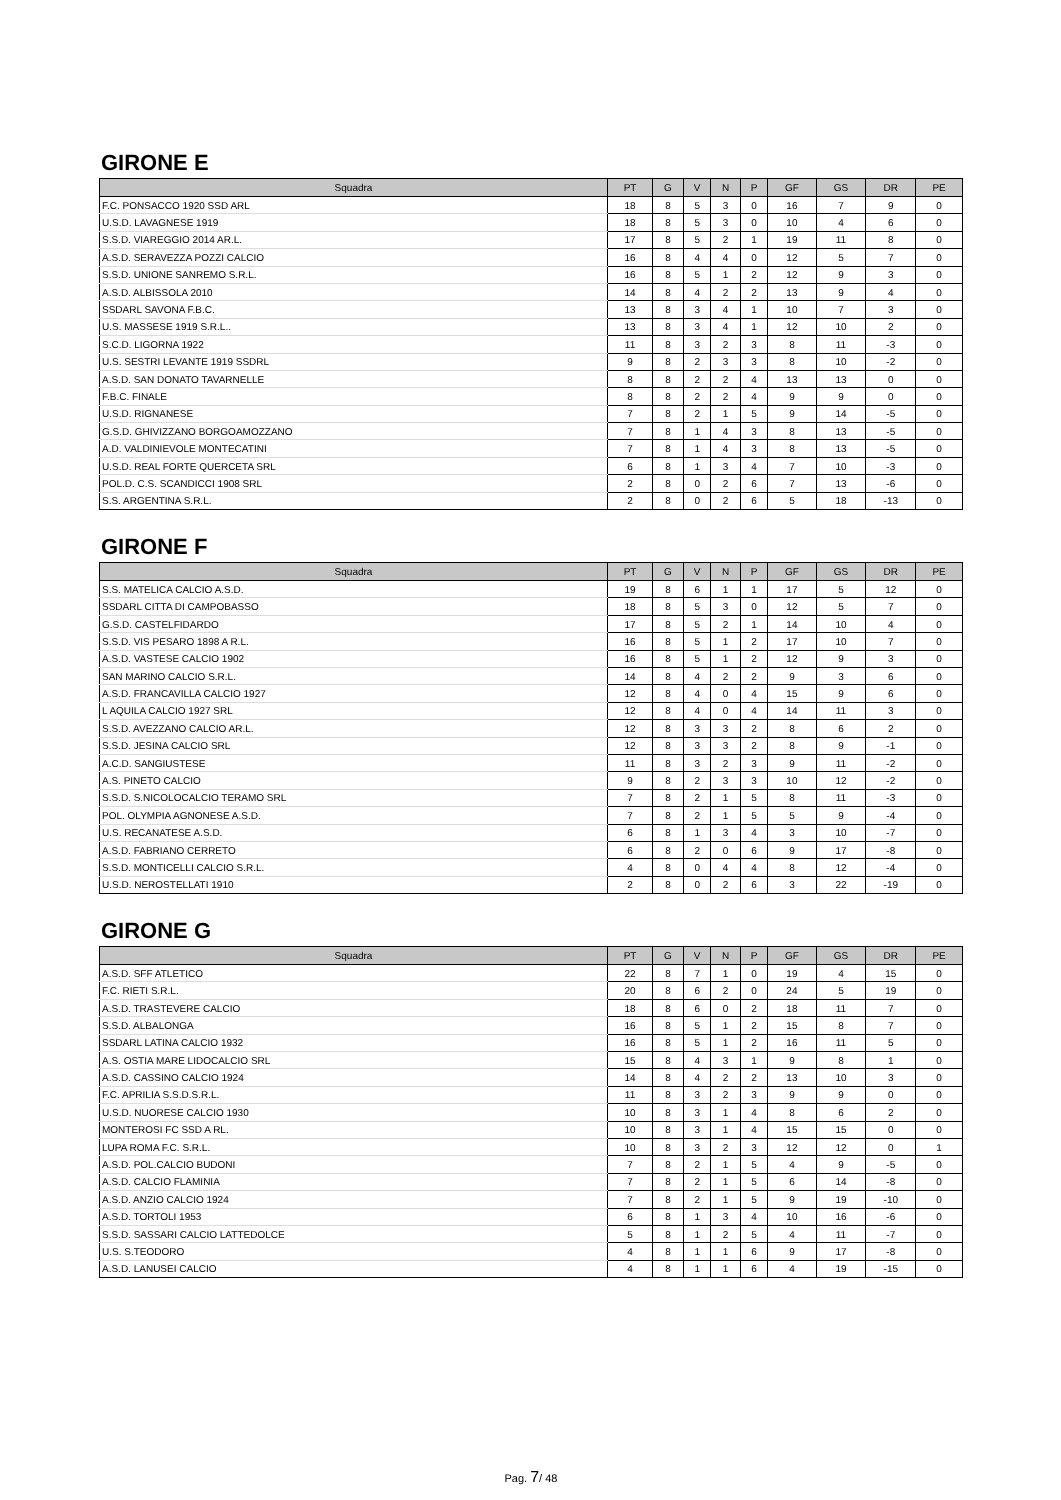GIRONE E
| Squadra | PT | G | V | N | P | GF | GS | DR | PE |
| --- | --- | --- | --- | --- | --- | --- | --- | --- | --- |
| F.C. PONSACCO 1920 SSD ARL | 18 | 8 | 5 | 3 | 0 | 16 | 7 | 9 | 0 |
| U.S.D. LAVAGNESE 1919 | 18 | 8 | 5 | 3 | 0 | 10 | 4 | 6 | 0 |
| S.S.D. VIAREGGIO 2014 AR.L. | 17 | 8 | 5 | 2 | 1 | 19 | 11 | 8 | 0 |
| A.S.D. SERAVEZZA POZZI CALCIO | 16 | 8 | 4 | 4 | 0 | 12 | 5 | 7 | 0 |
| S.S.D. UNIONE SANREMO S.R.L. | 16 | 8 | 5 | 1 | 2 | 12 | 9 | 3 | 0 |
| A.S.D. ALBISSOLA 2010 | 14 | 8 | 4 | 2 | 2 | 13 | 9 | 4 | 0 |
| SSDARL SAVONA F.B.C. | 13 | 8 | 3 | 4 | 1 | 10 | 7 | 3 | 0 |
| U.S. MASSESE 1919 S.R.L.. | 13 | 8 | 3 | 4 | 1 | 12 | 10 | 2 | 0 |
| S.C.D. LIGORNA 1922 | 11 | 8 | 3 | 2 | 3 | 8 | 11 | -3 | 0 |
| U.S. SESTRI LEVANTE 1919 SSDRL | 9 | 8 | 2 | 3 | 3 | 8 | 10 | -2 | 0 |
| A.S.D. SAN DONATO TAVARNELLE | 8 | 8 | 2 | 2 | 4 | 13 | 13 | 0 | 0 |
| F.B.C. FINALE | 8 | 8 | 2 | 2 | 4 | 9 | 9 | 0 | 0 |
| U.S.D. RIGNANESE | 7 | 8 | 2 | 1 | 5 | 9 | 14 | -5 | 0 |
| G.S.D. GHIVIZZANO BORGOAMOZZANO | 7 | 8 | 1 | 4 | 3 | 8 | 13 | -5 | 0 |
| A.D. VALDINIEVOLE MONTECATINI | 7 | 8 | 1 | 4 | 3 | 8 | 13 | -5 | 0 |
| U.S.D. REAL FORTE QUERCETA SRL | 6 | 8 | 1 | 3 | 4 | 7 | 10 | -3 | 0 |
| POL.D. C.S. SCANDICCI 1908 SRL | 2 | 8 | 0 | 2 | 6 | 7 | 13 | -6 | 0 |
| S.S. ARGENTINA S.R.L. | 2 | 8 | 0 | 2 | 6 | 5 | 18 | -13 | 0 |
GIRONE F
| Squadra | PT | G | V | N | P | GF | GS | DR | PE |
| --- | --- | --- | --- | --- | --- | --- | --- | --- | --- |
| S.S. MATELICA CALCIO A.S.D. | 19 | 8 | 6 | 1 | 1 | 17 | 5 | 12 | 0 |
| SSDARL CITTA DI CAMPOBASSO | 18 | 8 | 5 | 3 | 0 | 12 | 5 | 7 | 0 |
| G.S.D. CASTELFIDARDO | 17 | 8 | 5 | 2 | 1 | 14 | 10 | 4 | 0 |
| S.S.D. VIS PESARO 1898 A R.L. | 16 | 8 | 5 | 1 | 2 | 17 | 10 | 7 | 0 |
| A.S.D. VASTESE CALCIO 1902 | 16 | 8 | 5 | 1 | 2 | 12 | 9 | 3 | 0 |
| SAN MARINO CALCIO S.R.L. | 14 | 8 | 4 | 2 | 2 | 9 | 3 | 6 | 0 |
| A.S.D. FRANCAVILLA CALCIO 1927 | 12 | 8 | 4 | 0 | 4 | 15 | 9 | 6 | 0 |
| L AQUILA CALCIO 1927 SRL | 12 | 8 | 4 | 0 | 4 | 14 | 11 | 3 | 0 |
| S.S.D. AVEZZANO CALCIO AR.L. | 12 | 8 | 3 | 3 | 2 | 8 | 6 | 2 | 0 |
| S.S.D. JESINA CALCIO SRL | 12 | 8 | 3 | 3 | 2 | 8 | 9 | -1 | 0 |
| A.C.D. SANGIUSTESE | 11 | 8 | 3 | 2 | 3 | 9 | 11 | -2 | 0 |
| A.S. PINETO CALCIO | 9 | 8 | 2 | 3 | 3 | 10 | 12 | -2 | 0 |
| S.S.D. S.NICOLOCALCIO TERAMO SRL | 7 | 8 | 2 | 1 | 5 | 8 | 11 | -3 | 0 |
| POL. OLYMPIA AGNONESE A.S.D. | 7 | 8 | 2 | 1 | 5 | 5 | 9 | -4 | 0 |
| U.S. RECANATESE A.S.D. | 6 | 8 | 1 | 3 | 4 | 3 | 10 | -7 | 0 |
| A.S.D. FABRIANO CERRETO | 6 | 8 | 2 | 0 | 6 | 9 | 17 | -8 | 0 |
| S.S.D. MONTICELLI CALCIO S.R.L. | 4 | 8 | 0 | 4 | 4 | 8 | 12 | -4 | 0 |
| U.S.D. NEROSTELLATI 1910 | 2 | 8 | 0 | 2 | 6 | 3 | 22 | -19 | 0 |
GIRONE G
| Squadra | PT | G | V | N | P | GF | GS | DR | PE |
| --- | --- | --- | --- | --- | --- | --- | --- | --- | --- |
| A.S.D. SFF ATLETICO | 22 | 8 | 7 | 1 | 0 | 19 | 4 | 15 | 0 |
| F.C. RIETI S.R.L. | 20 | 8 | 6 | 2 | 0 | 24 | 5 | 19 | 0 |
| A.S.D. TRASTEVERE CALCIO | 18 | 8 | 6 | 0 | 2 | 18 | 11 | 7 | 0 |
| S.S.D. ALBALONGA | 16 | 8 | 5 | 1 | 2 | 15 | 8 | 7 | 0 |
| SSDARL LATINA CALCIO 1932 | 16 | 8 | 5 | 1 | 2 | 16 | 11 | 5 | 0 |
| A.S. OSTIA MARE LIDOCALCIO SRL | 15 | 8 | 4 | 3 | 1 | 9 | 8 | 1 | 0 |
| A.S.D. CASSINO CALCIO 1924 | 14 | 8 | 4 | 2 | 2 | 13 | 10 | 3 | 0 |
| F.C. APRILIA S.S.D.S.R.L. | 11 | 8 | 3 | 2 | 3 | 9 | 9 | 0 | 0 |
| U.S.D. NUORESE CALCIO 1930 | 10 | 8 | 3 | 1 | 4 | 8 | 6 | 2 | 0 |
| MONTEROSI FC SSD A RL. | 10 | 8 | 3 | 1 | 4 | 15 | 15 | 0 | 0 |
| LUPA ROMA F.C. S.R.L. | 10 | 8 | 3 | 2 | 3 | 12 | 12 | 0 | 1 |
| A.S.D. POL.CALCIO BUDONI | 7 | 8 | 2 | 1 | 5 | 4 | 9 | -5 | 0 |
| A.S.D. CALCIO FLAMINIA | 7 | 8 | 2 | 1 | 5 | 6 | 14 | -8 | 0 |
| A.S.D. ANZIO CALCIO 1924 | 7 | 8 | 2 | 1 | 5 | 9 | 19 | -10 | 0 |
| A.S.D. TORTOLI 1953 | 6 | 8 | 1 | 3 | 4 | 10 | 16 | -6 | 0 |
| S.S.D. SASSARI CALCIO LATTEDOLCE | 5 | 8 | 1 | 2 | 5 | 4 | 11 | -7 | 0 |
| U.S. S.TEODORO | 4 | 8 | 1 | 1 | 6 | 9 | 17 | -8 | 0 |
| A.S.D. LANUSEI CALCIO | 4 | 8 | 1 | 1 | 6 | 4 | 19 | -15 | 0 |
Pag. 7/ 48